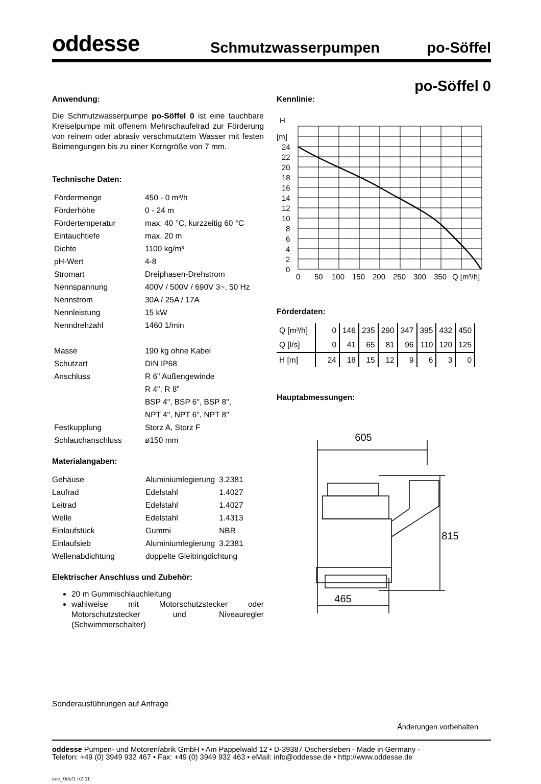oddesse
Schmutzwasserpumpen
po-Söffel
po-Söffel 0
Anwendung:
Die Schmutzwasserpumpe po-Söffel 0 ist eine tauchbare Kreiselpumpe mit offenem Mehrschaufel­rad zur Förderung von reinem oder abrasiv verschmutztem Wasser mit festen Beimengungen bis zu einer Korngröße von 7 mm.
Technische Daten:
| Fördermenge | 450 - 0 m³/h |
| Förderhöhe | 0 - 24 m |
| Fördertemperatur | max. 40 °C, kurzzeitig 60 °C |
| Eintauchtiefe | max. 20 m |
| Dichte | 1100 kg/m³ |
| pH-Wert | 4-8 |
| Stromart | Dreiphasen-Drehstrom |
| Nennspannung | 400V / 500V / 690V 3~, 50 Hz |
| Nennstrom | 30A / 25A / 17A |
| Nennleistung | 15 kW |
| Nenndrehzahl | 1460 1/min |
| Masse | 190 kg ohne Kabel |
| Schutzart | DIN IP68 |
| Anschluss | R 6" Außengewinde |
| | R 4", R 8" |
| | BSP 4", BSP 6", BSP 8", |
| | NPT 4", NPT 6", NPT 8" |
| Festkupplung | Storz A, Storz F |
| Schlauchanschluss | ø150 mm |
Materialangaben:
| Gehäuse | Aluminiumlegierung | 3.2381 |
| Laufrad | Edelstahl | 1.4027 |
| Leitrad | Edelstahl | 1.4027 |
| Welle | Edelstahl | 1.4313 |
| Einlaufstück | Gummi | NBR |
| Einlaufsieb | Aluminiumlegierung | 3.2381 |
| Wellenabdichtung | doppelte Gleitringdichtung | |
Elektrischer Anschluss und Zubehör:
20 m Gummischlauchleitung
wahlweise mit Motorschutzstecker oder Motorschutzstecker und Niveauregler (Schwimmerschalter)
Kennlinie:
H
[m]
24
22
20
18
16
14
12
10
8
6
4
2
0
0
50
100
150
200
250
300
350
Q [m³/h]
Förderdaten:
| Q [m³/h] | 0 | 146 | 235 | 290 | 347 | 395 | 432 | 450 |
| Q [l/s] | 0 | 41 | 65 | 81 | 96 | 110 | 120 | 125 |
| H [m] | 24 | 18 | 15 | 12 | 9 | 6 | 3 | 0 |
Hauptabmessungen:
605
815
465
Sonderausführungen auf Anfrage
Änderungen vorbehalten
oddesse Pumpen- und Motorenfabrik GmbH • Am Pappelwald 12 • D-39387 Oschersleben - Made in Germany -
Telefon: +49 (0) 3949 932 467 • Fax: +49 (0) 3949 932 463 • eMail: info@oddesse.de • http://www.oddesse.de
soe_0de/1 n2-11